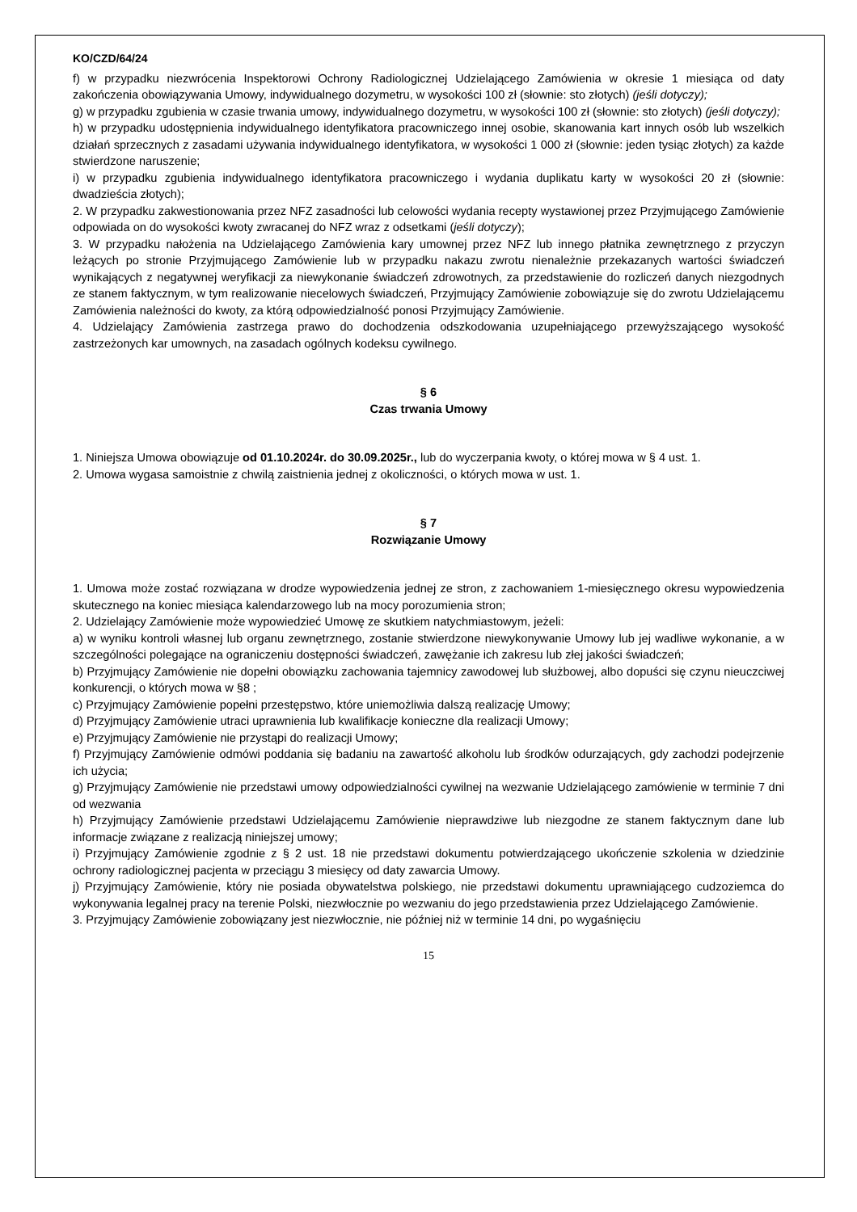KO/CZD/64/24
f) w przypadku niezwrócenia Inspektorowi Ochrony Radiologicznej Udzielającego Zamówienia w okresie 1 miesiąca od daty zakończenia obowiązywania Umowy, indywidualnego dozymetru, w wysokości 100 zł (słownie: sto złotych) (jeśli dotyczy);
g) w przypadku zgubienia w czasie trwania umowy, indywidualnego dozymetru, w wysokości 100 zł (słownie: sto złotych) (jeśli dotyczy);
h) w przypadku udostępnienia indywidualnego identyfikatora pracowniczego innej osobie, skanowania kart innych osób lub wszelkich działań sprzecznych z zasadami używania indywidualnego identyfikatora, w wysokości 1 000 zł (słownie: jeden tysiąc złotych) za każde stwierdzone naruszenie;
i) w przypadku zgubienia indywidualnego identyfikatora pracowniczego i wydania duplikatu karty w wysokości 20 zł (słownie: dwadzieścia złotych);
2. W przypadku zakwestionowania przez NFZ zasadności lub celowości wydania recepty wystawionej przez Przyjmującego Zamówienie odpowiada on do wysokości kwoty zwracanej do NFZ wraz z odsetkami (jeśli dotyczy);
3. W przypadku nałożenia na Udzielającego Zamówienia kary umownej przez NFZ lub innego płatnika zewnętrznego z przyczyn leżących po stronie Przyjmującego Zamówienie lub w przypadku nakazu zwrotu nienależnie przekazanych wartości świadczeń wynikających z negatywnej weryfikacji za niewykonanie świadczeń zdrowotnych, za przedstawienie do rozliczeń danych niezgodnych ze stanem faktycznym, w tym realizowanie niecelowych świadczeń, Przyjmujący Zamówienie zobowiązuje się do zwrotu Udzielającemu Zamówienia należności do kwoty, za którą odpowiedzialność ponosi Przyjmujący Zamówienie.
4. Udzielający Zamówienia zastrzega prawo do dochodzenia odszkodowania uzupełniającego przewyższającego wysokość zastrzeżonych kar umownych, na zasadach ogólnych kodeksu cywilnego.
§ 6
Czas trwania Umowy
1. Niniejsza Umowa obowiązuje od 01.10.2024r. do 30.09.2025r., lub do wyczerpania kwoty, o której mowa w § 4 ust. 1.
2. Umowa wygasa samoistnie z chwilą zaistnienia jednej z okoliczności, o których mowa w ust. 1.
§ 7
Rozwiązanie Umowy
1. Umowa może zostać rozwiązana w drodze wypowiedzenia jednej ze stron, z zachowaniem 1-miesięcznego okresu wypowiedzenia skutecznego na koniec miesiąca kalendarzowego lub na mocy porozumienia stron;
2. Udzielający Zamówienie może wypowiedzieć Umowę ze skutkiem natychmiastowym, jeżeli:
a) w wyniku kontroli własnej lub organu zewnętrznego, zostanie stwierdzone niewykonywanie Umowy lub jej wadliwe wykonanie, a w szczególności polegające na ograniczeniu dostępności świadczeń, zawężanie ich zakresu lub złej jakości świadczeń;
b) Przyjmujący Zamówienie nie dopełni obowiązku zachowania tajemnicy zawodowej lub służbowej, albo dopuści się czynu nieuczciwej konkurencji, o których mowa w §8 ;
c) Przyjmujący Zamówienie popełni przestępstwo, które uniemożliwia dalszą realizację Umowy;
d) Przyjmujący Zamówienie utraci uprawnienia lub kwalifikacje konieczne dla realizacji Umowy;
e) Przyjmujący Zamówienie nie przystąpi do realizacji Umowy;
f) Przyjmujący Zamówienie odmówi poddania się badaniu na zawartość alkoholu lub środków odurzających, gdy zachodzi podejrzenie ich użycia;
g) Przyjmujący Zamówienie nie przedstawi umowy odpowiedzialności cywilnej na wezwanie Udzielającego zamówienie w terminie 7 dni od wezwania
h) Przyjmujący Zamówienie przedstawi Udzielającemu Zamówienie nieprawdziwe lub niezgodne ze stanem faktycznym dane lub informacje związane z realizacją niniejszej umowy;
i) Przyjmujący Zamówienie zgodnie z § 2 ust. 18 nie przedstawi dokumentu potwierdzającego ukończenie szkolenia w dziedzinie ochrony radiologicznej pacjenta w przeciągu 3 miesięcy od daty zawarcia Umowy.
j) Przyjmujący Zamówienie, który nie posiada obywatelstwa polskiego, nie przedstawi dokumentu uprawniającego cudzoziemca do wykonywania legalnej pracy na terenie Polski, niezwłocznie po wezwaniu do jego przedstawienia przez Udzielającego Zamówienie.
3. Przyjmujący Zamówienie zobowiązany jest niezwłocznie, nie później niż w terminie 14 dni, po wygaśnięciu
15